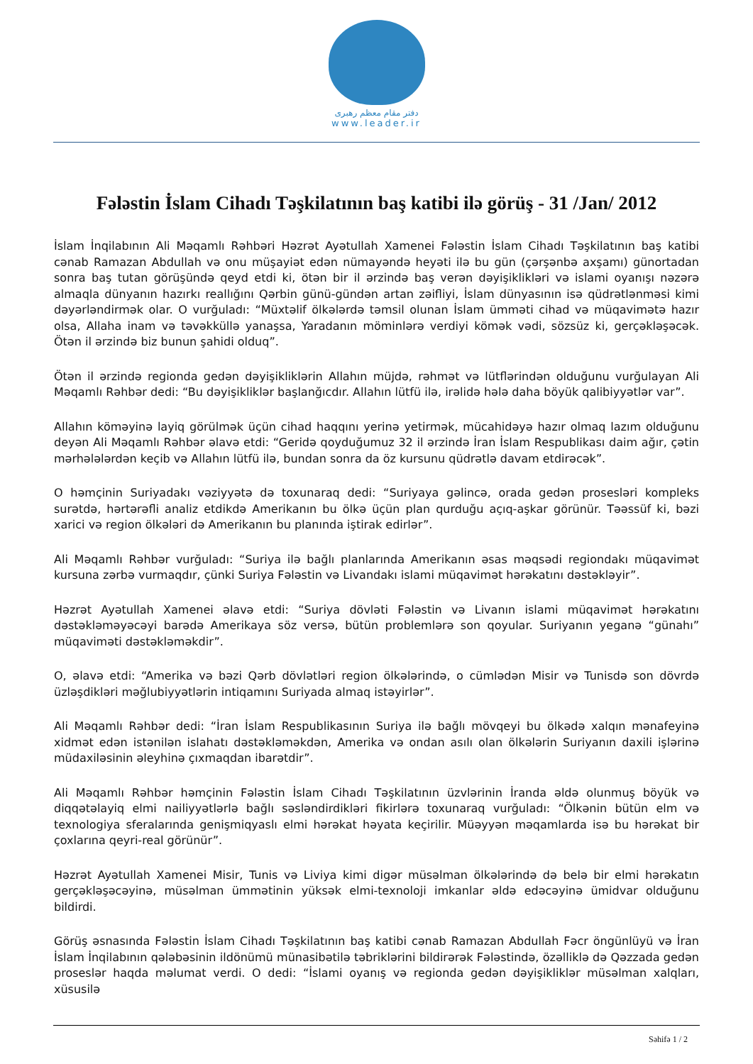دفتر مقام معظم رهبری
www.leader.ir
Fələstin İslam Cihadı Təşkilatının baş katibi ilə görüş - 31 /Jan/ 2012
İslam İnqilabının Ali Məqamlı Rəhbəri Həzrət Ayətullah Xamenei Fələstin İslam Cihadı Təşkilatının baş katibi cənab Ramazan Abdullah və onu müşayiət edən nümayəndə heyəti ilə bu gün (çərşənbə axşamı) günortadan sonra baş tutan görüşündə qeyd etdi ki, ötən bir il ərzində baş verən dəyişiklikləri və islami oyanışı nəzərə almaqla dünyanın hazırkı reallığını Qərbin günü-gündən artan zəifliyi, İslam dünyasının isə qüdrətlənməsi kimi dəyərləndirmək olar. O vurğuladı: “Müxtəlif ölkələrdə təmsil olunan İslam ümməti cihad və müqavimətə hazır olsa, Allaha inam və təvəkküllə yanaşsa, Yaradanın möminlərə verdiyi kömək vədi, sözsüz ki, gerçəkləşəcək. Ötən il ərzində biz bunun şahidi olduq”.
Ötən il ərzində regionda gedən dəyişikliklərin Allahın müjdə, rəhmət və lütflərindən olduğunu vurğulayan Ali Məqamlı Rəhbər dedi: “Bu dəyişikliklər başlanğıcdır. Allahın lütfü ilə, irəlidə hələ daha böyük qalibiyyətlər var”.
Allahın köməyinə layiq görülmək üçün cihad haqqını yerinə yetirmək, mücahidəyə hazır olmaq lazım olduğunu deyən Ali Məqamlı Rəhbər əlavə etdi: “Geridə qoyduğumuz 32 il ərzində İran İslam Respublikası daim ağır, çətin mərhələlərdən keçib və Allahın lütfü ilə, bundan sonra da öz kursunu qüdrətlə davam etdirəcək”.
O həmçinin Suriyadakı vəziyyətə də toxunaraq dedi: “Suriyaya gəlincə, orada gedən prosesləri kompleks surətdə, hərtərəfli analiz etdikdə Amerikanın bu ölkə üçün plan qurduğu açıq-aşkar görünür. Təəssüf ki, bəzi xarici və region ölkələri də Amerikanın bu planında iştirak edirlər”.
Ali Məqamlı Rəhbər vurğuladı: “Suriya ilə bağlı planlarında Amerikanın əsas məqsədi regiondakı müqavimət kursuna zərbə vurmaqdır, çünki Suriya Fələstin və Livandakı islami müqavimət hərəkatını dəstəkləyir”.
Həzrət Ayətullah Xamenei əlavə etdi: “Suriya dövləti Fələstin və Livanın islami müqavimət hərəkatını dəstəkləməyəcəyi barədə Amerikaya söz versə, bütün problemlərə son qoyular. Suriyanın yeganə “günahı” müqaviməti dəstəkləməkdir”.
O, əlavə etdi: “Amerika və bəzi Qərb dövlətləri region ölkələrində, o cümlədən Misir və Tunisdə son dövrdə üzləşdikləri məğlubiyyətlərin intiqamını Suriyada almaq istəyirlər”.
Ali Məqamlı Rəhbər dedi: “İran İslam Respublikasının Suriya ilə bağlı mövqeyi bu ölkədə xalqın mənafeyinə xidmət edən istənilən islahatı dəstəkləməkdən, Amerika və ondan asılı olan ölkələrin Suriyanın daxili işlərinə müdaxiləsinin əleyhinə çıxmaqdan ibarətdir”.
Ali Məqamlı Rəhbər həmçinin Fələstin İslam Cihadı Təşkilatının üzvlərinin İranda əldə olunmuş böyük və diqqətəlayiq elmi nailiyyətlərlə bağlı səsləndirdikləri fikirlərə toxunaraq vurğuladı: “Ölkənin bütün elm və texnologiya sferalarında genişmiqyaslı elmi hərəkat həyata keçirilir. Müəyyən məqamlarda isə bu hərəkat bir çoxlarına qeyri-real görünür”.
Həzrət Ayətullah Xamenei Misir, Tunis və Liviya kimi digər müsəlman ölkələrində də belə bir elmi hərəkatın gerçəkləşəcəyinə, müsəlman ümmətinin yüksək elmi-texnoloji imkanlar əldə edəcəyinə ümidvar olduğunu bildirdi.
Görüş əsnasında Fələstin İslam Cihadı Təşkilatının baş katibi cənab Ramazan Abdullah Fəcr öngünlüyü və İran İslam İnqilabının qələbəsinin ildönümü münasibətilə təbriklərini bildirərək Fələstində, özəlliklə də Qəzzada gedən proseslər haqda məlumat verdi. O dedi: “İslami oyanış və regionda gedən dəyişikliklər müsəlman xalqları, xüsusilə
Səhifə 1 / 2